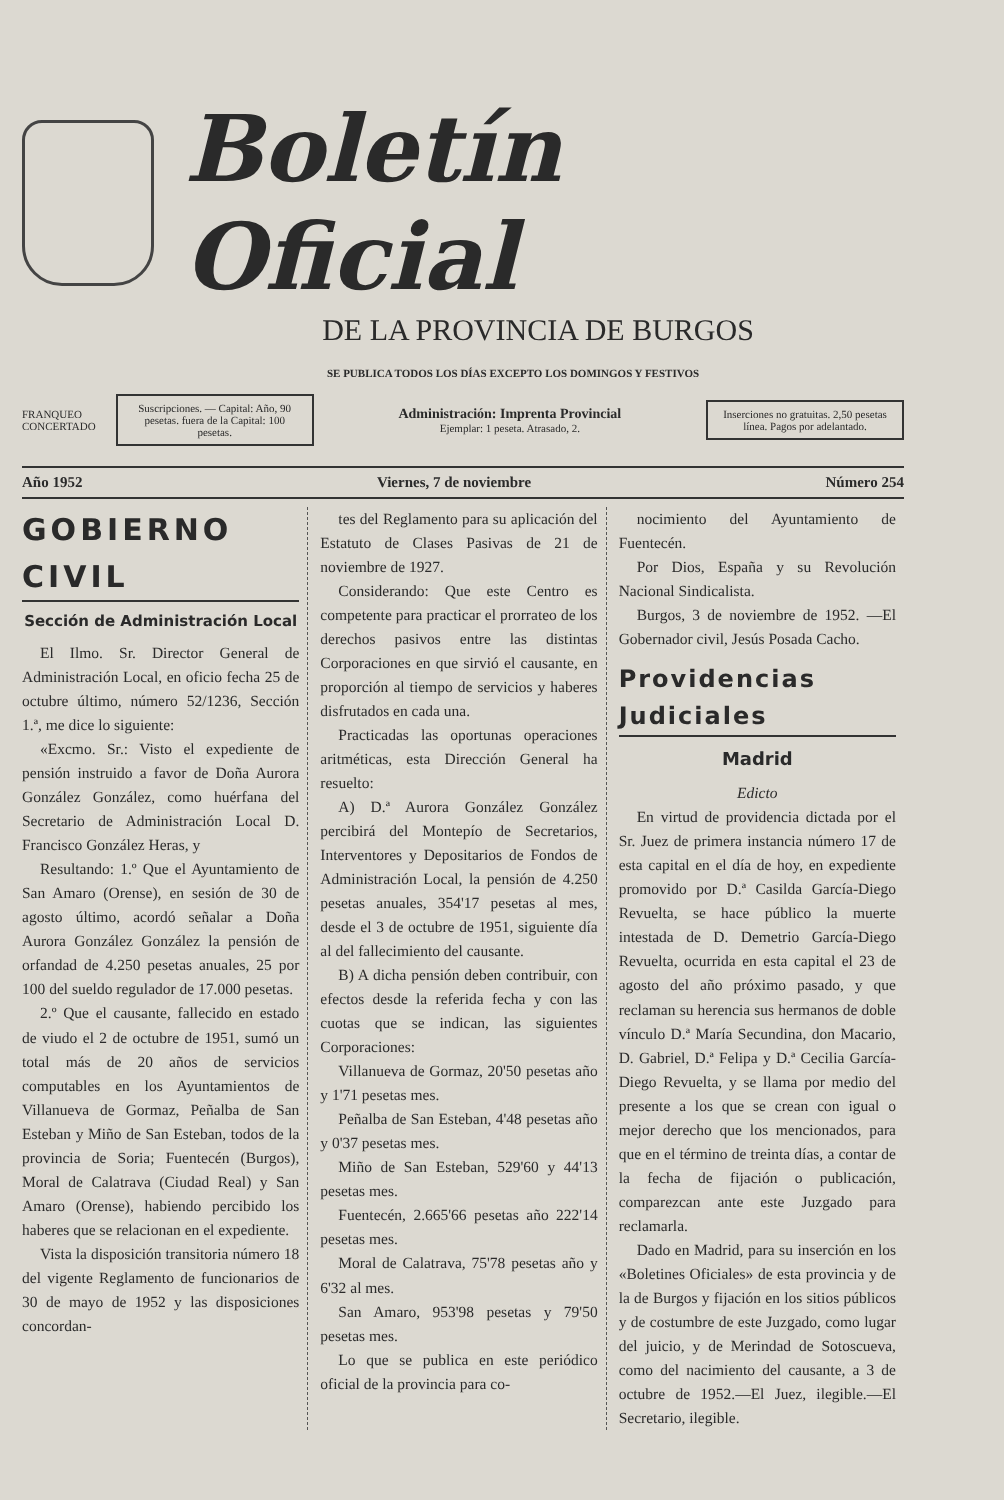Boletín Oficial
DE LA PROVINCIA DE BURGOS
SE PUBLICA TODOS LOS DÍAS EXCEPTO LOS DOMINGOS Y FESTIVOS
FRANQUEO
CONCERTADO
Suscripciones. — Capital: Año, 90 pesetas. fuera de la Capital: 100 pesetas.
Administración: Imprenta Provincial
Ejemplar: 1 peseta. Atrasado, 2.
Inserciones no gratuitas. 2,50 pesetas línea. Pagos por adelantado.
Año 1952 Viernes, 7 de noviembre Número 254
GOBIERNO CIVIL
Sección de Administración Local
El Ilmo. Sr. Director General de Administración Local, en oficio fecha 25 de octubre último, número 52/1236, Sección 1.ª, me dice lo siguiente:
«Excmo. Sr.: Visto el expediente de pensión instruido a favor de Doña Aurora González González, como huérfana del Secretario de Administración Local D. Francisco González Heras, y
Resultando: 1.º Que el Ayuntamiento de San Amaro (Orense), en sesión de 30 de agosto último, acordó señalar a Doña Aurora González González la pensión de orfandad de 4.250 pesetas anuales, 25 por 100 del sueldo regulador de 17.000 pesetas.
2.º Que el causante, fallecido en estado de viudo el 2 de octubre de 1951, sumó un total más de 20 años de servicios computables en los Ayuntamientos de Villanueva de Gormaz, Peñalba de San Esteban y Miño de San Esteban, todos de la provincia de Soria; Fuentecén (Burgos), Moral de Calatrava (Ciudad Real) y San Amaro (Orense), habiendo percibido los haberes que se relacionan en el expediente.
Vista la disposición transitoria número 18 del vigente Reglamento de funcionarios de 30 de mayo de 1952 y las disposiciones concordan-
tes del Reglamento para su aplicación del Estatuto de Clases Pasivas de 21 de noviembre de 1927.
Considerando: Que este Centro es competente para practicar el prorrateo de los derechos pasivos entre las distintas Corporaciones en que sirvió el causante, en proporción al tiempo de servicios y haberes disfrutados en cada una.
Practicadas las oportunas operaciones aritméticas, esta Dirección General ha resuelto:
A) D.ª Aurora González González percibirá del Montepío de Secretarios, Interventores y Depositarios de Fondos de Administración Local, la pensión de 4.250 pesetas anuales, 354'17 pesetas al mes, desde el 3 de octubre de 1951, siguiente día al del fallecimiento del causante.
B) A dicha pensión deben contribuir, con efectos desde la referida fecha y con las cuotas que se indican, las siguientes Corporaciones:
Villanueva de Gormaz, 20'50 pesetas año y 1'71 pesetas mes.
Peñalba de San Esteban, 4'48 pesetas año y 0'37 pesetas mes.
Miño de San Esteban, 529'60 y 44'13 pesetas mes.
Fuentecén, 2.665'66 pesetas año 222'14 pesetas mes.
Moral de Calatrava, 75'78 pesetas año y 6'32 al mes.
San Amaro, 953'98 pesetas y 79'50 pesetas mes.
Lo que se publica en este periódico oficial de la provincia para co-
nocimiento del Ayuntamiento de Fuentecén.
Por Dios, España y su Revolución Nacional Sindicalista.
Burgos, 3 de noviembre de 1952. —El Gobernador civil, Jesús Posada Cacho.
Providencias Judiciales
Madrid
Edicto
En virtud de providencia dictada por el Sr. Juez de primera instancia número 17 de esta capital en el día de hoy, en expediente promovido por D.ª Casilda García-Diego Revuelta, se hace público la muerte intestada de D. Demetrio García-Diego Revuelta, ocurrida en esta capital el 23 de agosto del año próximo pasado, y que reclaman su herencia sus hermanos de doble vínculo D.ª María Secundina, don Macario, D. Gabriel, D.ª Felipa y D.ª Cecilia García-Diego Revuelta, y se llama por medio del presente a los que se crean con igual o mejor derecho que los mencionados, para que en el término de treinta días, a contar de la fecha de fijación o publicación, comparezcan ante este Juzgado para reclamarla.
Dado en Madrid, para su inserción en los «Boletines Oficiales» de esta provincia y de la de Burgos y fijación en los sitios públicos y de costumbre de este Juzgado, como lugar del juicio, y de Merindad de Sotoscueva, como del nacimiento del causante, a 3 de octubre de 1952.—El Juez, ilegible.—El Secretario, ilegible.